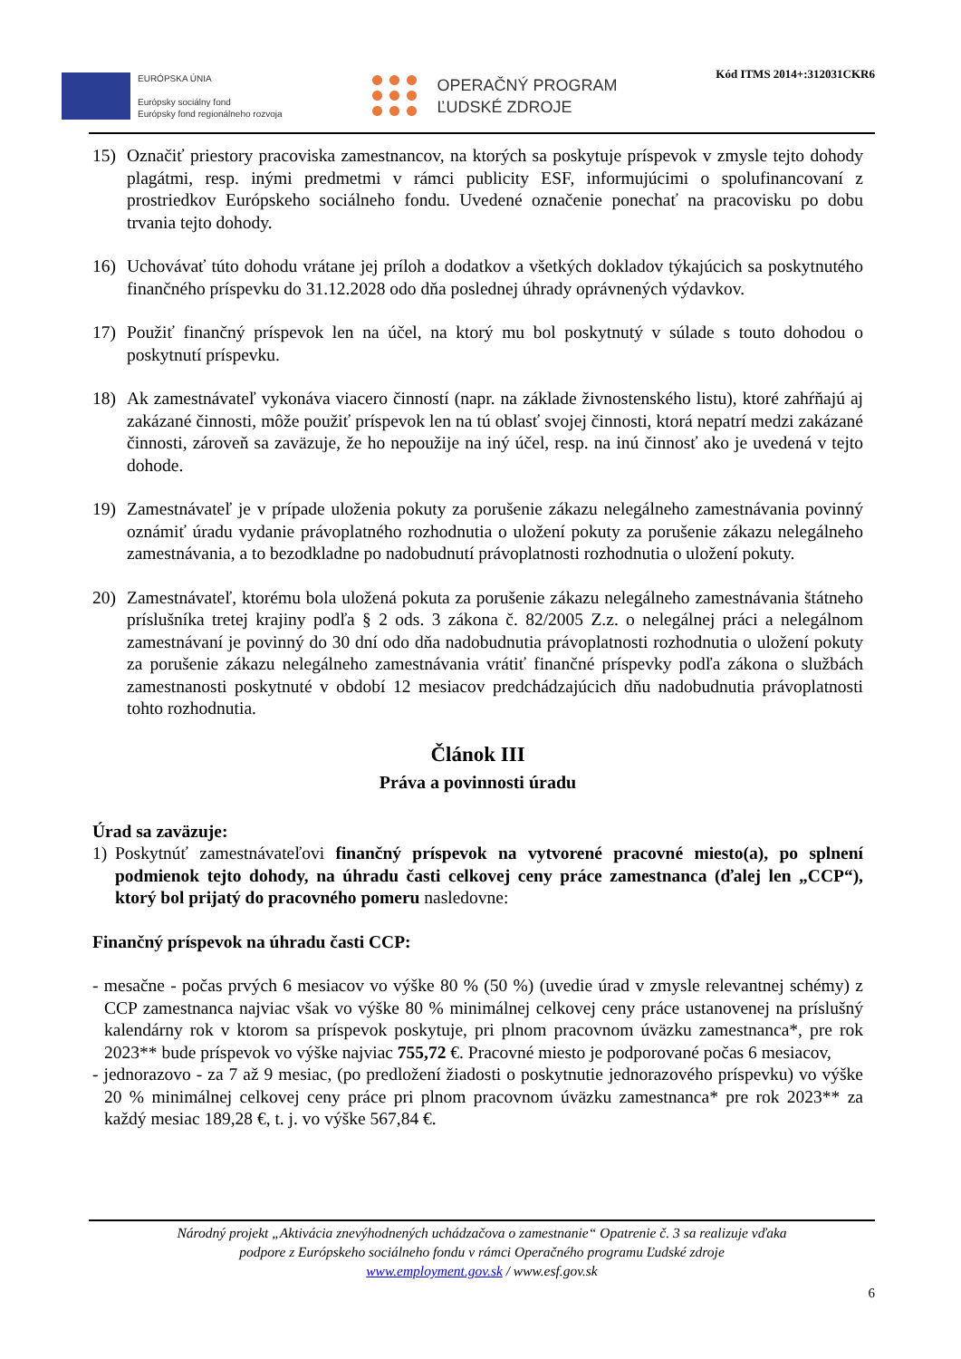EURÓPSKA ÚNIA
Európsky sociálny fond
Európsky fond regionálneho rozvoja
OPERAČNÝ PROGRAM
ĽUDSKÉ ZDROJE
Kód ITMS 2014+:312031CKR6
15) Označiť priestory pracoviska zamestnancov, na ktorých sa poskytuje príspevok v zmysle tejto dohody plagátmi, resp. inými predmetmi v rámci publicity ESF, informujúcimi o spolufinancovaní z prostriedkov Európskeho sociálneho fondu. Uvedené označenie ponechať na pracovisku po dobu trvania tejto dohody.
16) Uchovávať túto dohodu vrátane jej príloh a dodatkov a všetkých dokladov týkajúcich sa poskytnutého finančného príspevku do 31.12.2028 odo dňa poslednej úhrady oprávnených výdavkov.
17) Použiť finančný príspevok len na účel, na ktorý mu bol poskytnutý v súlade s touto dohodou o poskytnutí príspevku.
18) Ak zamestnávateľ vykonáva viacero činností (napr. na základe živnostenského listu), ktoré zahŕňajú aj zakázané činnosti, môže použiť príspevok len na tú oblasť svojej činnosti, ktorá nepatrí medzi zakázané činnosti, zároveň sa zaväzuje, že ho nepoužije na iný účel, resp. na inú činnosť ako je uvedená v tejto dohode.
19) Zamestnávateľ je v prípade uloženia pokuty za porušenie zákazu nelegálneho zamestnávania povinný oznámiť úradu vydanie právoplatného rozhodnutia o uložení pokuty za porušenie zákazu nelegálneho zamestnávania, a to bezodkladne po nadobudnutí právoplatnosti rozhodnutia o uložení pokuty.
20) Zamestnávateľ, ktorému bola uložená pokuta za porušenie zákazu nelegálneho zamestnávania štátneho príslušníka tretej krajiny podľa § 2 ods. 3 zákona č. 82/2005 Z.z. o nelegálnej práci a nelegálnom zamestnávaní je povinný do 30 dní odo dňa nadobudnutia právoplatnosti rozhodnutia o uložení pokuty za porušenie zákazu nelegálneho zamestnávania vrátiť finančné príspevky podľa zákona o službách zamestnanosti poskytnuté v období 12 mesiacov predchádzajúcich dňu nadobudnutia právoplatnosti tohto rozhodnutia.
Článok III
Práva a povinnosti úradu
Úrad sa zaväzuje:
1) Poskytnúť zamestnávateľovi finančný príspevok na vytvorené pracovné miesto(a), po splnení podmienok tejto dohody, na úhradu časti celkovej ceny práce zamestnanca (ďalej len „CCP“), ktorý bol prijatý do pracovného pomeru nasledovne:
Finančný príspevok na úhradu časti CCP:
- mesačne - počas prvých 6 mesiacov vo výške 80 % (50 %) (uvedie úrad v zmysle relevantnej schémy) z CCP zamestnanca najviac však vo výške 80 % minimálnej celkovej ceny práce ustanovenej na príslušný kalendárny rok v ktorom sa príspevok poskytuje, pri plnom pracovnom úväzku zamestnanca*, pre rok 2023** bude príspevok vo výške najviac 755,72 €. Pracovné miesto je podporované počas 6 mesiacov,
- jednorazovo - za 7 až 9 mesiac, (po predložení žiadosti o poskytnutie jednorazového príspevku) vo výške 20 % minimálnej celkovej ceny práce pri plnom pracovnom úväzku zamestnanca* pre rok 2023** za každý mesiac 189,28 €, t. j. vo výške 567,84 €.
Národný projekt „Aktivácia znevýhodnených uchádzačova o zamestnanie“ Opatrenie č. 3 sa realizuje vďaka
podpore z Európskeho sociálneho fondu v rámci Operačného programu Ľudské zdroje
www.employment.gov.sk / www.esf.gov.sk
6